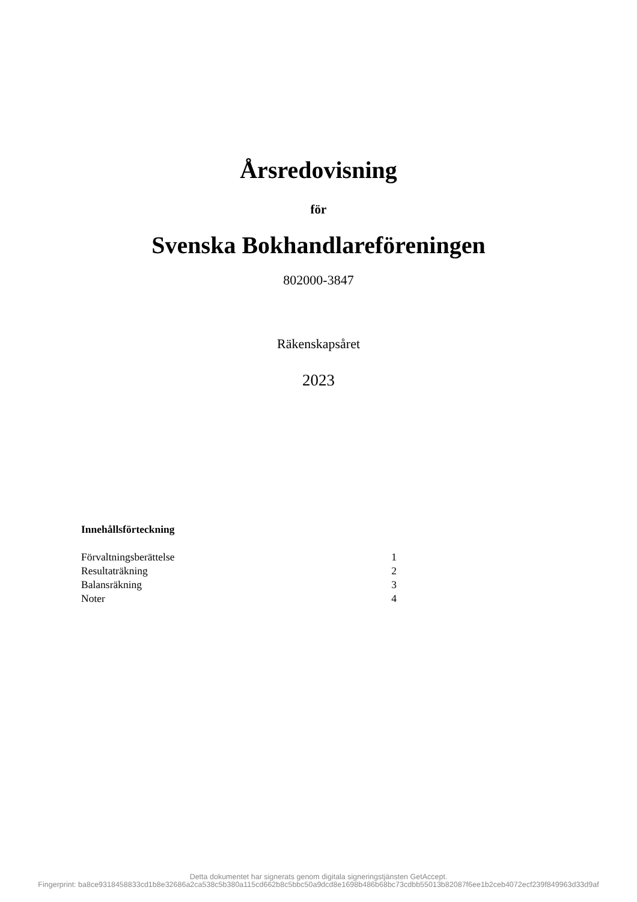Årsredovisning
för
Svenska Bokhandlareföreningen
802000-3847
Räkenskapsåret
2023
Innehållsförteckning
Förvaltningsberättelse 1
Resultaträkning 2
Balansräkning 3
Noter 4
Detta dokumentet har signerats genom digitala signeringstjänsten GetAccept.
Fingerprint: ba8ce9318458833cd1b8e32686a2ca538c5b380a115cd662b8c5bbc50a9dcd8e1698b486b68bc73cdbb55013b82087f6ee1b2ceb4072ecf239f849963d33d9af